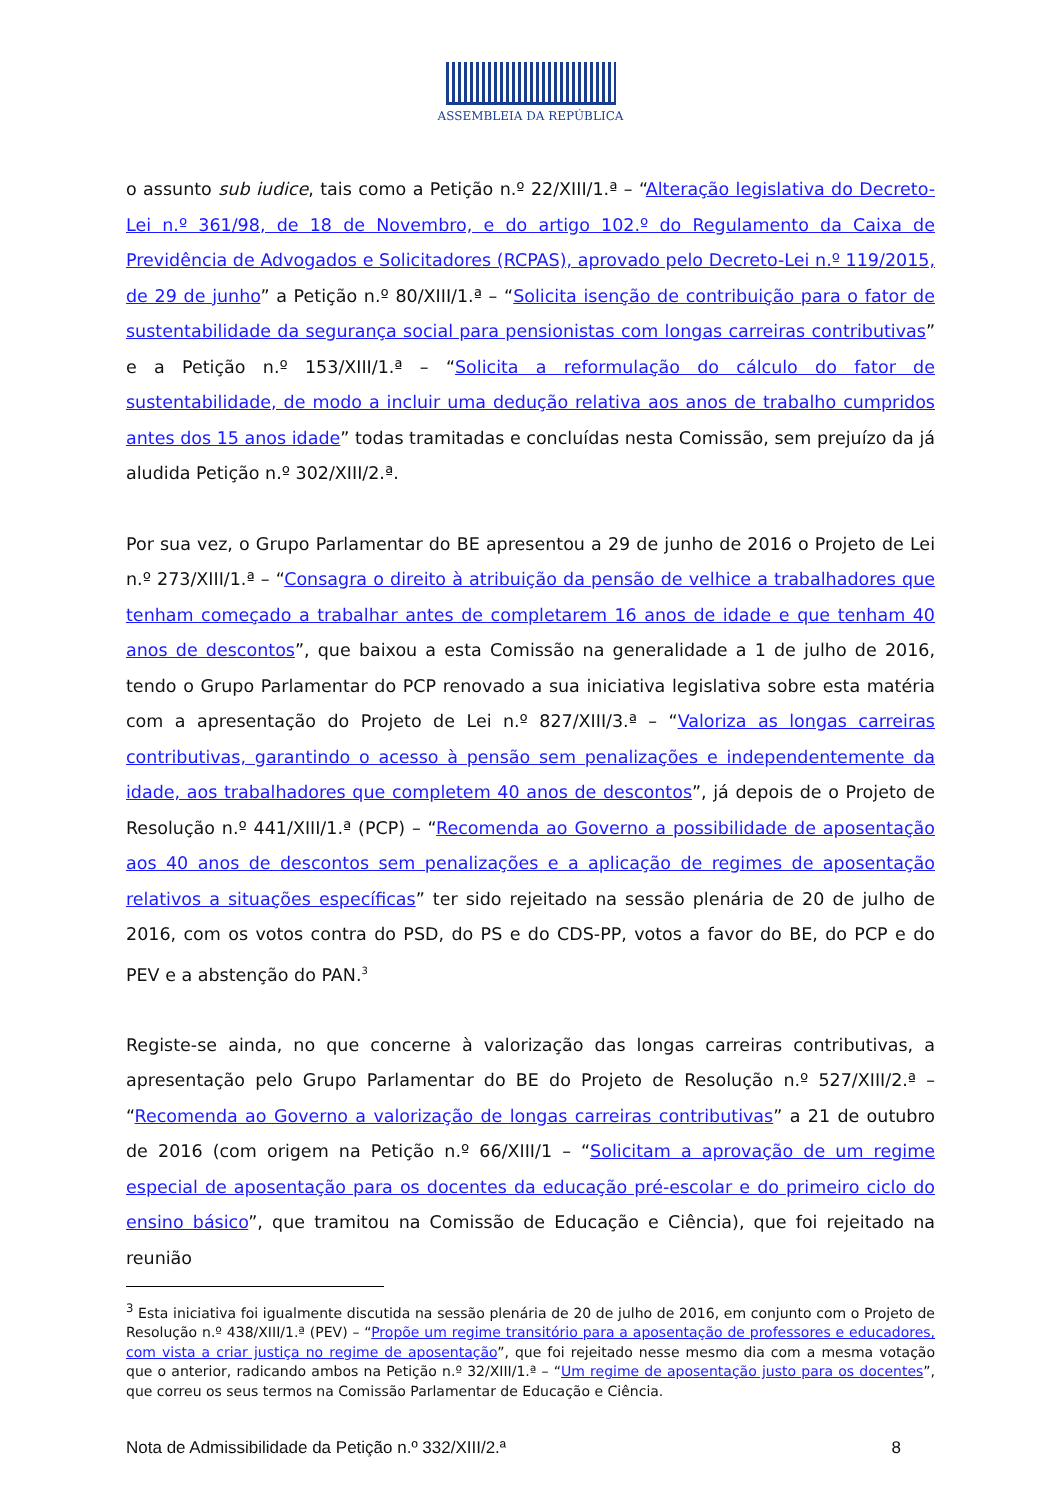ASSEMBLEIA DA REPÚBLICA
o assunto sub iudice, tais como a Petição n.º 22/XIII/1.ª – “Alteração legislativa do Decreto-Lei n.º 361/98, de 18 de Novembro, e do artigo 102.º do Regulamento da Caixa de Previdência de Advogados e Solicitadores (RCPAS), aprovado pelo Decreto-Lei n.º 119/2015, de 29 de junho” a Petição n.º 80/XIII/1.ª – “Solicita isenção de contribuição para o fator de sustentabilidade da segurança social para pensionistas com longas carreiras contributivas” e a Petição n.º 153/XIII/1.ª – “Solicita a reformulação do cálculo do fator de sustentabilidade, de modo a incluir uma dedução relativa aos anos de trabalho cumpridos antes dos 15 anos idade” todas tramitadas e concluídas nesta Comissão, sem prejuízo da já aludida Petição n.º 302/XIII/2.ª.
Por sua vez, o Grupo Parlamentar do BE apresentou a 29 de junho de 2016 o Projeto de Lei n.º 273/XIII/1.ª – “Consagra o direito à atribuição da pensão de velhice a trabalhadores que tenham começado a trabalhar antes de completarem 16 anos de idade e que tenham 40 anos de descontos”, que baixou a esta Comissão na generalidade a 1 de julho de 2016, tendo o Grupo Parlamentar do PCP renovado a sua iniciativa legislativa sobre esta matéria com a apresentação do Projeto de Lei n.º 827/XIII/3.ª – “Valoriza as longas carreiras contributivas, garantindo o acesso à pensão sem penalizações e independentemente da idade, aos trabalhadores que completem 40 anos de descontos”, já depois de o Projeto de Resolução n.º 441/XIII/1.ª (PCP) – “Recomenda ao Governo a possibilidade de aposentação aos 40 anos de descontos sem penalizações e a aplicação de regimes de aposentação relativos a situações específicas” ter sido rejeitado na sessão plenária de 20 de julho de 2016, com os votos contra do PSD, do PS e do CDS-PP, votos a favor do BE, do PCP e do PEV e a abstenção do PAN.<sup>3</sup>
Registe-se ainda, no que concerne à valorização das longas carreiras contributivas, a apresentação pelo Grupo Parlamentar do BE do Projeto de Resolução n.º 527/XIII/2.ª – “Recomenda ao Governo a valorização de longas carreiras contributivas” a 21 de outubro de 2016 (com origem na Petição n.º 66/XIII/1 – “Solicitam a aprovação de um regime especial de aposentação para os docentes da educação pré-escolar e do primeiro ciclo do ensino básico”, que tramitou na Comissão de Educação e Ciência), que foi rejeitado na reunião
<sup>3</sup> Esta iniciativa foi igualmente discutida na sessão plenária de 20 de julho de 2016, em conjunto com o Projeto de Resolução n.º 438/XIII/1.ª (PEV) – “Propõe um regime transitório para a aposentação de professores e educadores, com vista a criar justiça no regime de aposentação”, que foi rejeitado nesse mesmo dia com a mesma votação que o anterior, radicando ambos na Petição n.º 32/XIII/1.ª – “Um regime de aposentação justo para os docentes”, que correu os seus termos na Comissão Parlamentar de Educação e Ciência.
Nota de Admissibilidade da Petição n.º 332/XIII/2.ª 8